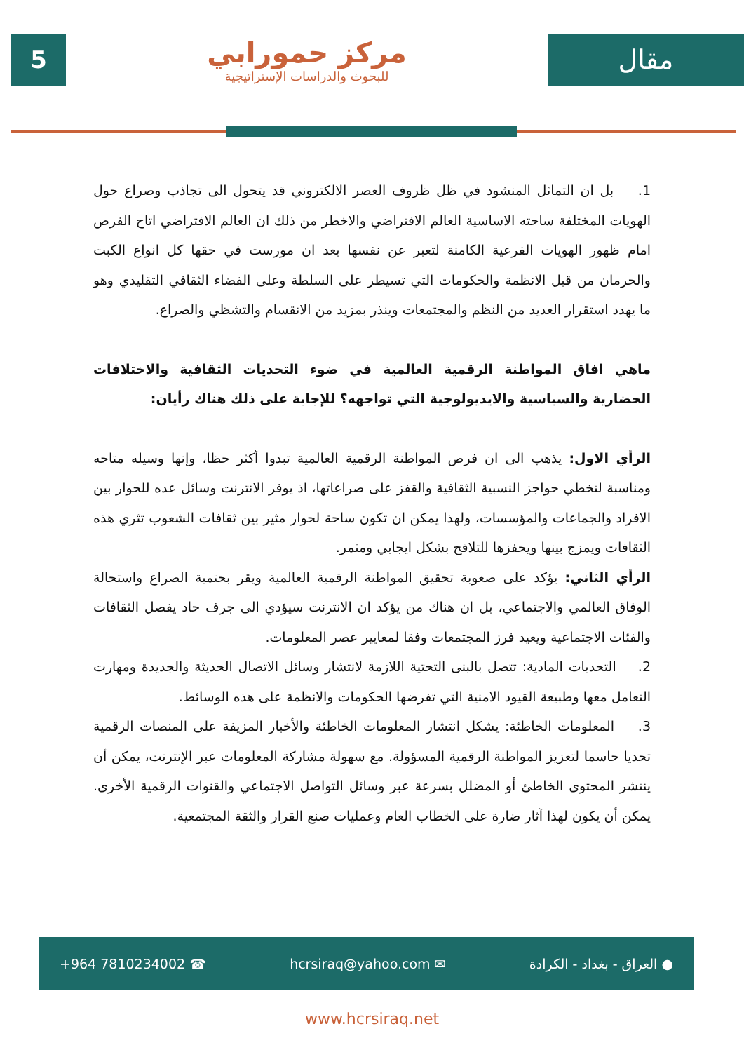5
مركز حمورابي
للبحوث والدراسات الإستراتيجية
مقال
1. بل ان التماثل المنشود في ظل ظروف العصر الالكتروني قد يتحول الى تجاذب وصراع حول الهويات المختلفة ساحته الاساسية العالم الافتراضي والاخطر من ذلك ان العالم الافتراضي اتاح الفرص امام ظهور الهويات الفرعية الكامنة لتعبر عن نفسها بعد ان مورست في حقها كل انواع الكبت والحرمان من قبل الانظمة والحكومات التي تسيطر على السلطة وعلى الفضاء الثقافي التقليدي وهو ما يهدد استقرار العديد من النظم والمجتمعات وينذر بمزيد من الانقسام والتشظي والصراع.
ماهي افاق المواطنة الرقمية العالمية في ضوء التحديات الثقافية والاختلافات الحضارية والسياسية والايديولوجية التي تواجهه؟ للإجابة على ذلك هناك رأيان:
الرأي الاول: يذهب الى ان فرص المواطنة الرقمية العالمية تبدوا أكثر حظا، وإنها وسيله متاحه ومناسبة لتخطي حواجز النسبية الثقافية والقفز على صراعاتها، اذ يوفر الانترنت وسائل عده للحوار بين الافراد والجماعات والمؤسسات، ولهذا يمكن ان تكون ساحة لحوار مثير بين ثقافات الشعوب تثري هذه الثقافات ويمزج بينها ويحفزها للتلاقح بشكل ايجابي ومثمر.
الرأي الثاني: يؤكد على صعوبة تحقيق المواطنة الرقمية العالمية ويقر بحتمية الصراع واستحالة الوفاق العالمي والاجتماعي، بل ان هناك من يؤكد ان الانترنت سيؤدي الى جرف حاد يفصل الثقافات والفئات الاجتماعية ويعيد فرز المجتمعات وفقا لمعايير عصر المعلومات.
2. التحديات المادية: تتصل بالبنى التحتية اللازمة لانتشار وسائل الاتصال الحديثة والجديدة ومهارت التعامل معها وطبيعة القيود الامنية التي تفرضها الحكومات والانظمة على هذه الوسائط.
3. المعلومات الخاطئة: يشكل انتشار المعلومات الخاطئة والأخبار المزيفة على المنصات الرقمية تحديا حاسما لتعزيز المواطنة الرقمية المسؤولة. مع سهولة مشاركة المعلومات عبر الإنترنت، يمكن أن ينتشر المحتوى الخاطئ أو المضلل بسرعة عبر وسائل التواصل الاجتماعي والقنوات الرقمية الأخرى. يمكن أن يكون لهذا آثار ضارة على الخطاب العام وعمليات صنع القرار والثقة المجتمعية.
+964 7810234002 ☎ hcrsiraq@yahoo.com ✉ ● العراق - بغداد - الكرادة
www.hcrsiraq.net